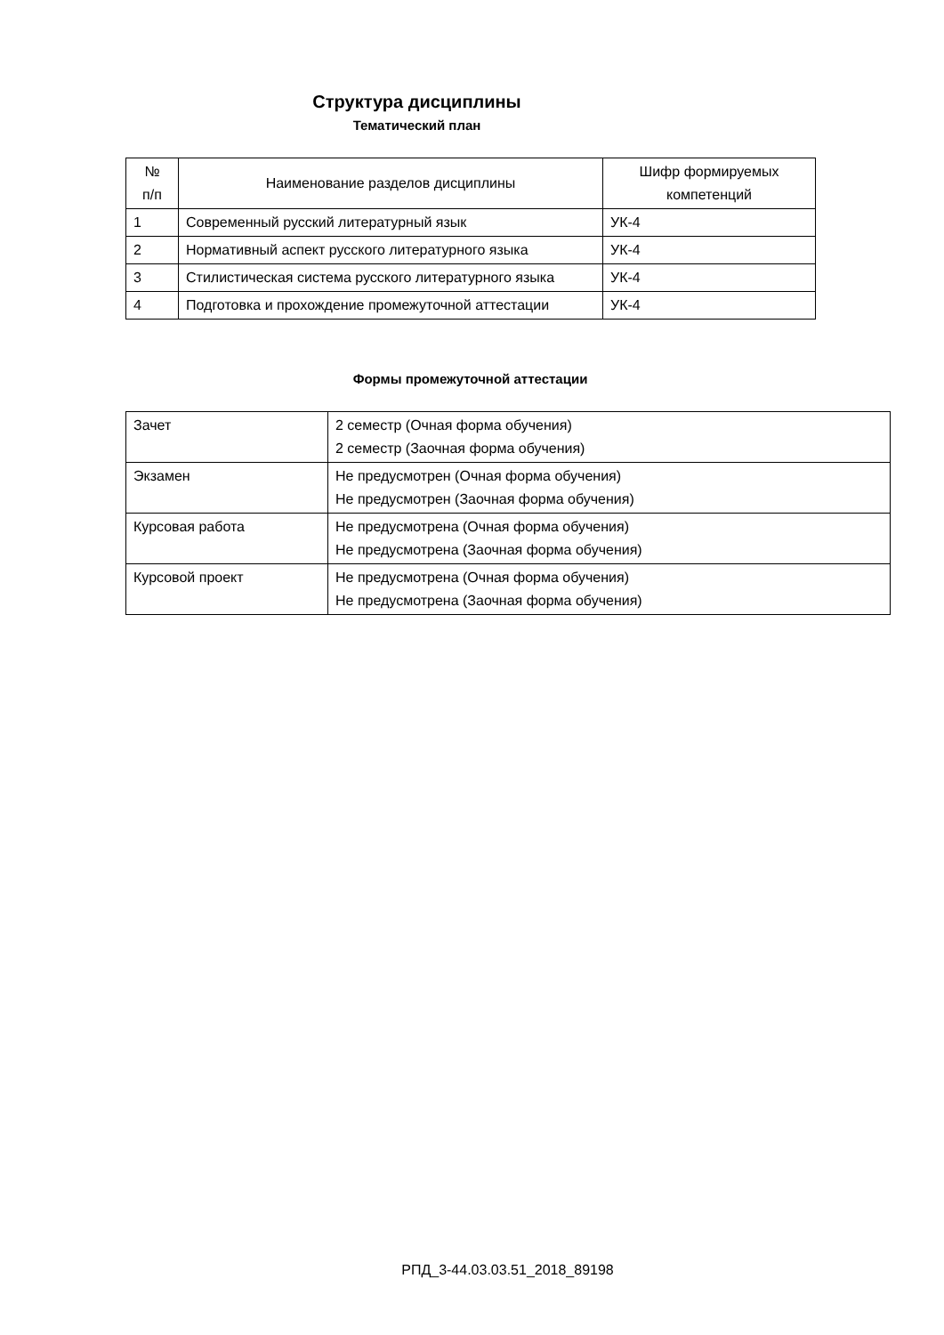Структура дисциплины
Тематический план
| № п/п | Наименование разделов дисциплины | Шифр формируемых компетенций |
| --- | --- | --- |
| 1 | Современный русский литературный язык | УК-4 |
| 2 | Нормативный аспект русского литературного языка | УК-4 |
| 3 | Стилистическая система русского литературного языка | УК-4 |
| 4 | Подготовка и прохождение промежуточной аттестации | УК-4 |
Формы промежуточной аттестации
| Зачет | 2 семестр (Очная форма обучения) 2 семестр (Заочная форма обучения) |
| Экзамен | Не предусмотрен (Очная форма обучения) Не предусмотрен (Заочная форма обучения) |
| Курсовая работа | Не предусмотрена (Очная форма обучения) Не предусмотрена (Заочная форма обучения) |
| Курсовой проект | Не предусмотрена (Очная форма обучения) Не предусмотрена (Заочная форма обучения) |
РПД_3-44.03.03.51_2018_89198